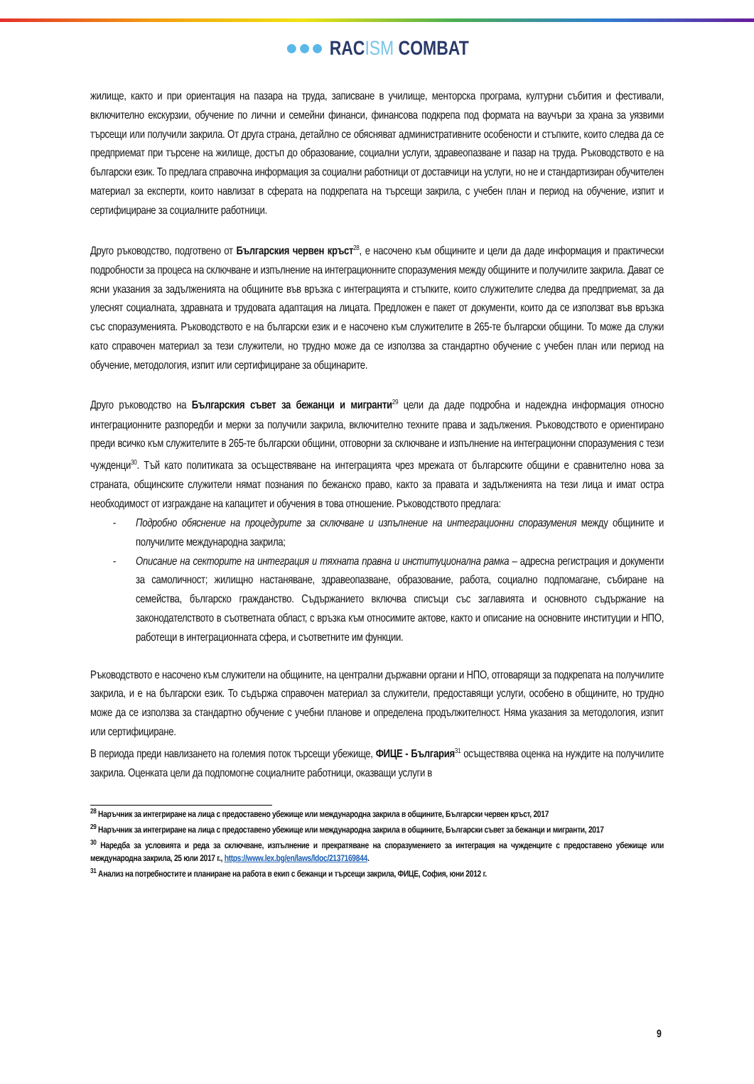●●● RACISM COMBAT
жилище, както и при ориентация на пазара на труда, записване в училище, менторска програма, културни събития и фестивали, включително екскурзии, обучение по лични и семейни финанси, финансова подкрепа под формата на ваучъри за храна за уязвими търсещи или получили закрила. От друга страна, детайлно се обясняват административните особености и стъпките, които следва да се предприемат при търсене на жилище, достъп до образование, социални услуги, здравеопазване и пазар на труда. Ръководството е на български език. То предлага справочна информация за социални работници от доставчици на услуги, но не и стандартизиран обучителен материал за експерти, които навлизат в сферата на подкрепата на търсещи закрила, с учебен план и период на обучение, изпит и сертифициране за социалните работници.
Друго ръководство, подготвено от Българския червен кръст<sup>28</sup>, е насочено към общините и цели да даде информация и практически подробности за процеса на сключване и изпълнение на интеграционните споразумения между общините и получилите закрила. Дават се ясни указания за задълженията на общините във връзка с интеграцията и стъпките, които служителите следва да предприемат, за да улеснят социалната, здравната и трудовата адаптация на лицата. Предложен е пакет от документи, които да се използват във връзка със споразуменията. Ръководството е на български език и е насочено към служителите в 265-те български общини. То може да служи като справочен материал за тези служители, но трудно може да се използва за стандартно обучение с учебен план или период на обучение, методология, изпит или сертифициране за общинарите.
Друго ръководство на Българския съвет за бежанци и мигранти<sup>29</sup> цели да даде подробна и надеждна информация относно интеграционните разпоредби и мерки за получили закрила, включително техните права и задължения. Ръководството е ориентирано преди всичко към служителите в 265-те български общини, отговорни за сключване и изпълнение на интеграционни споразумения с тези чужденци<sup>30</sup>. Тъй като политиката за осъществяване на интеграцията чрез мрежата от българските общини е сравнително нова за страната, общинските служители нямат познания по бежанско право, както за правата и задълженията на тези лица и имат остра необходимост от изграждане на капацитет и обучения в това отношение. Ръководството предлага:
- Подробно обяснение на процедурите за сключване и изпълнение на интеграционни споразумения между общините и получилите международна закрила;
- Описание на секторите на интеграция и тяхната правна и институционална рамка – адресна регистрация и документи за самоличност; жилищно настаняване, здравеопазване, образование, работа, социално подпомагане, събиране на семейства, българско гражданство. Съдържанието включва списъци със заглавията и основното съдържание на законодателството в съответната област, с връзка към относимите актове, както и описание на основните институции и НПО, работещи в интеграционната сфера, и съответните им функции.
Ръководството е насочено към служители на общините, на централни държавни органи и НПО, отговарящи за подкрепата на получилите закрила, и е на български език. То съдържа справочен материал за служители, предоставящи услуги, особено в общините, но трудно може да се използва за стандартно обучение с учебни планове и определена продължителност. Няма указания за методология, изпит или сертифициране.
В периода преди навлизането на големия поток търсещи убежище, ФИЦЕ - България<sup>31</sup> осъществява оценка на нуждите на получилите закрила. Оценката цели да подпомогне социалните работници, оказващи услуги в
<sup>28</sup> Наръчник за интегриране на лица с предоставено убежище или международна закрила в общините, Български червен кръст, 2017
<sup>29</sup> Наръчник за интегриране на лица с предоставено убежище или международна закрила в общините, Български съвет за бежанци и мигранти, 2017
<sup>30</sup> Наредба за условията и реда за сключване, изпълнение и прекратяване на споразумението за интеграция на чужденците с предоставено убежище или международна закрила, 25 юли 2017 г., https://www.lex.bg/en/laws/ldoc/2137169844.
<sup>31</sup> Анализ на потребностите и планиране на работа в екип с бежанци и търсещи закрила, ФИЦЕ, София, юни 2012 г.
9